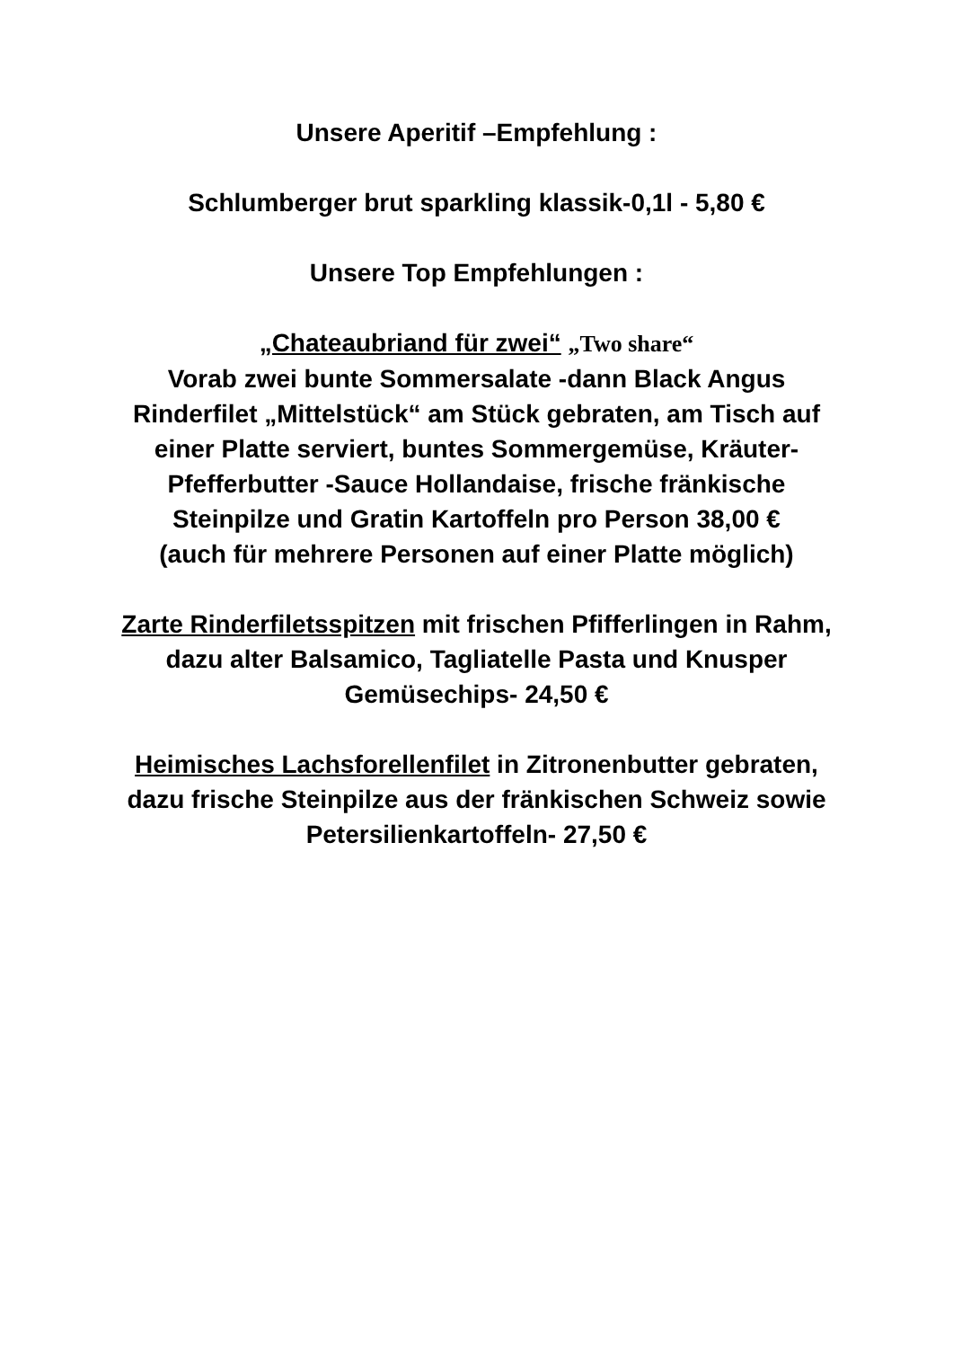Unsere Aperitif –Empfehlung :
Schlumberger brut sparkling klassik-0,1l - 5,80 €
Unsere Top Empfehlungen :
„Chateaubriand für zwei“ „Two share“
Vorab zwei bunte Sommersalate -dann Black Angus Rinderfilet „Mittelstück“ am Stück gebraten, am Tisch auf einer Platte serviert, buntes Sommergemüse, Kräuter- Pfefferbutter -Sauce Hollandaise, frische fränkische Steinpilze und Gratin Kartoffeln pro Person 38,00 €
(auch für mehrere Personen auf einer Platte möglich)
Zarte Rinderfiletsspitzen mit frischen Pfifferlingen in Rahm, dazu alter Balsamico, Tagliatelle Pasta und Knusper Gemüsechips- 24,50 €
Heimisches Lachsforellenfilet in Zitronenbutter gebraten, dazu frische Steinpilze aus der fränkischen Schweiz sowie Petersilienkartoffeln- 27,50 €